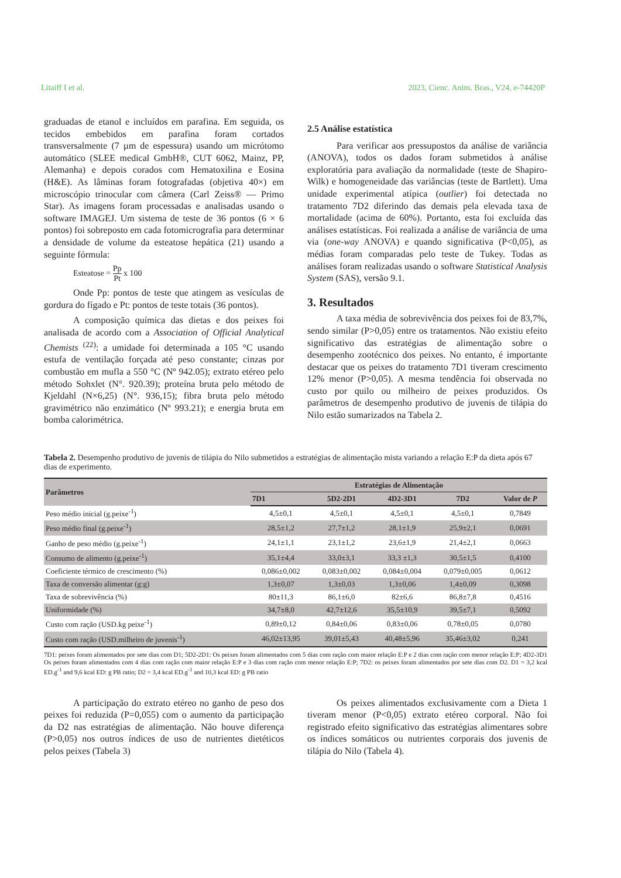Litaiff I et al. 2023, Cienc. Anim. Bras., V24, e-74420P
graduadas de etanol e incluídos em parafina. Em seguida, os tecidos embebidos em parafina foram cortados transversalmente (7 µm de espessura) usando um micrótomo automático (SLEE medical GmbH®, CUT 6062, Mainz, PP, Alemanha) e depois corados com Hematoxilina e Eosina (H&E). As lâminas foram fotografadas (objetiva 40×) em microscópio trinocular com câmera (Carl Zeiss® — Primo Star). As imagens foram processadas e analisadas usando o software IMAGEJ. Um sistema de teste de 36 pontos (6 × 6 pontos) foi sobreposto em cada fotomicrografia para determinar a densidade de volume da esteatose hepática (21) usando a seguinte fórmula:
Esteatose = Pp Pt x 100
Onde Pp: pontos de teste que atingem as vesículas de gordura do fígado e Pt: pontos de teste totais (36 pontos).
A composição química das dietas e dos peixes foi analisada de acordo com a Association of Official Analytical Chemists <sup>(22)</sup>: a umidade foi determinada a 105 °C usando estufa de ventilação forçada até peso constante; cinzas por combustão em mufla a 550 °C (Nº 942.05); extrato etéreo pelo método Sohxlet (N°. 920.39); proteína bruta pelo método de Kjeldahl (N×6,25) (N°. 936,15); fibra bruta pelo método gravimétrico não enzimático (Nº 993.21); e energia bruta em bomba calorimétrica.
2.5 Análise estatística
Para verificar aos pressupostos da análise de variância (ANOVA), todos os dados foram submetidos à análise exploratória para avaliação da normalidade (teste de Shapiro-Wilk) e homogeneidade das variâncias (teste de Bartlett). Uma unidade experimental atípica (outlier) foi detectada no tratamento 7D2 diferindo das demais pela elevada taxa de mortalidade (acima de 60%). Portanto, esta foi excluída das análises estatísticas. Foi realizada a análise de variância de uma via (one-way ANOVA) e quando significativa (P<0,05), as médias foram comparadas pelo teste de Tukey. Todas as análises foram realizadas usando o software Statistical Analysis System (SAS), versão 9.1.
3. Resultados
A taxa média de sobrevivência dos peixes foi de 83,7%, sendo similar (P>0,05) entre os tratamentos. Não existiu efeito significativo das estratégias de alimentação sobre o desempenho zootécnico dos peixes. No entanto, é importante destacar que os peixes do tratamento 7D1 tiveram crescimento 12% menor (P>0,05). A mesma tendência foi observada no custo por quilo ou milheiro de peixes produzidos. Os parâmetros de desempenho produtivo de juvenis de tilápia do Nilo estão sumarizados na Tabela 2.
Tabela 2. Desempenho produtivo de juvenis de tilápia do Nilo submetidos a estratégias de alimentação mista variando a relação E:P da dieta após 67 dias de experimento.
| Parâmetros | Estratégias de Alimentação | | | | |
| --- | --- | --- | --- | --- | --- |
| | 7D1 | 5D2-2D1 | 4D2-3D1 | 7D2 | Valor de P |
| Peso médio inicial (g.peixe<sup>-1</sup>) | 4,5±0,1 | 4,5±0,1 | 4,5±0,1 | 4,5±0,1 | 0,7849 |
| Peso médio final (g.peixe<sup>-1</sup>) | 28,5±1,2 | 27,7±1,2 | 28,1±1,9 | 25,9±2,1 | 0,0691 |
| Ganho de peso médio (g.peixe<sup>-1</sup>) | 24,1±1,1 | 23,1±1,2 | 23,6±1,9 | 21,4±2,1 | 0,0663 |
| Consumo de alimento (g.peixe<sup>-1</sup>) | 35,1±4,4 | 33,0±3,1 | 33,3 ±1,3 | 30,5±1,5 | 0,4100 |
| Coeficiente térmico de crescimento (%) | 0,086±0,002 | 0,083±0,002 | 0,084±0,004 | 0,079±0,005 | 0,0612 |
| Taxa de conversão alimentar (g:g) | 1,3±0,07 | 1,3±0,03 | 1,3±0,06 | 1,4±0,09 | 0,3098 |
| Taxa de sobrevivência (%) | 80±11,3 | 86,1±6,0 | 82±6,6 | 86,8±7,8 | 0,4516 |
| Uniformidade (%) | 34,7±8,0 | 42,7±12,6 | 35,5±10,9 | 39,5±7,1 | 0,5092 |
| Custo com ração (USD.kg peixe<sup>-1</sup>) | 0,89±0,12 | 0,84±0,06 | 0,83±0,06 | 0,78±0,05 | 0,0780 |
| Custo com ração (USD.milheiro de juvenis<sup>-1</sup>) | 46,02±13,95 | 39,01±5,43 | 40,48±5,96 | 35,46±3,02 | 0,241 |
7D1: peixes foram alimentados por sete dias com D1; 5D2-2D1: Os peixes foram alimentados com 5 dias com ração com maior relação E:P e 2 dias com ração com menor relação E:P; 4D2-3D1 Os peixes foram alimentados com 4 dias com ração com maior relação E:P e 3 dias com ração com menor relação E:P; 7D2: os peixes foram alimentados por sete dias com D2. D1 = 3,2 kcal ED.g<sup>-1</sup> and 9,6 kcal ED: g PB ratio; D2 = 3,4 kcal ED.g<sup>-1</sup> and 10,3 kcal ED: g PB ratio
A participação do extrato etéreo no ganho de peso dos peixes foi reduzida (P=0,055) com o aumento da participação da D2 nas estratégias de alimentação. Não houve diferença (P>0,05) nos outros índices de uso de nutrientes dietéticos pelos peixes (Tabela 3)
Os peixes alimentados exclusivamente com a Dieta 1 tiveram menor (P<0,05) extrato etéreo corporal. Não foi registrado efeito significativo das estratégias alimentares sobre os índices somáticos ou nutrientes corporais dos juvenis de tilápia do Nilo (Tabela 4).